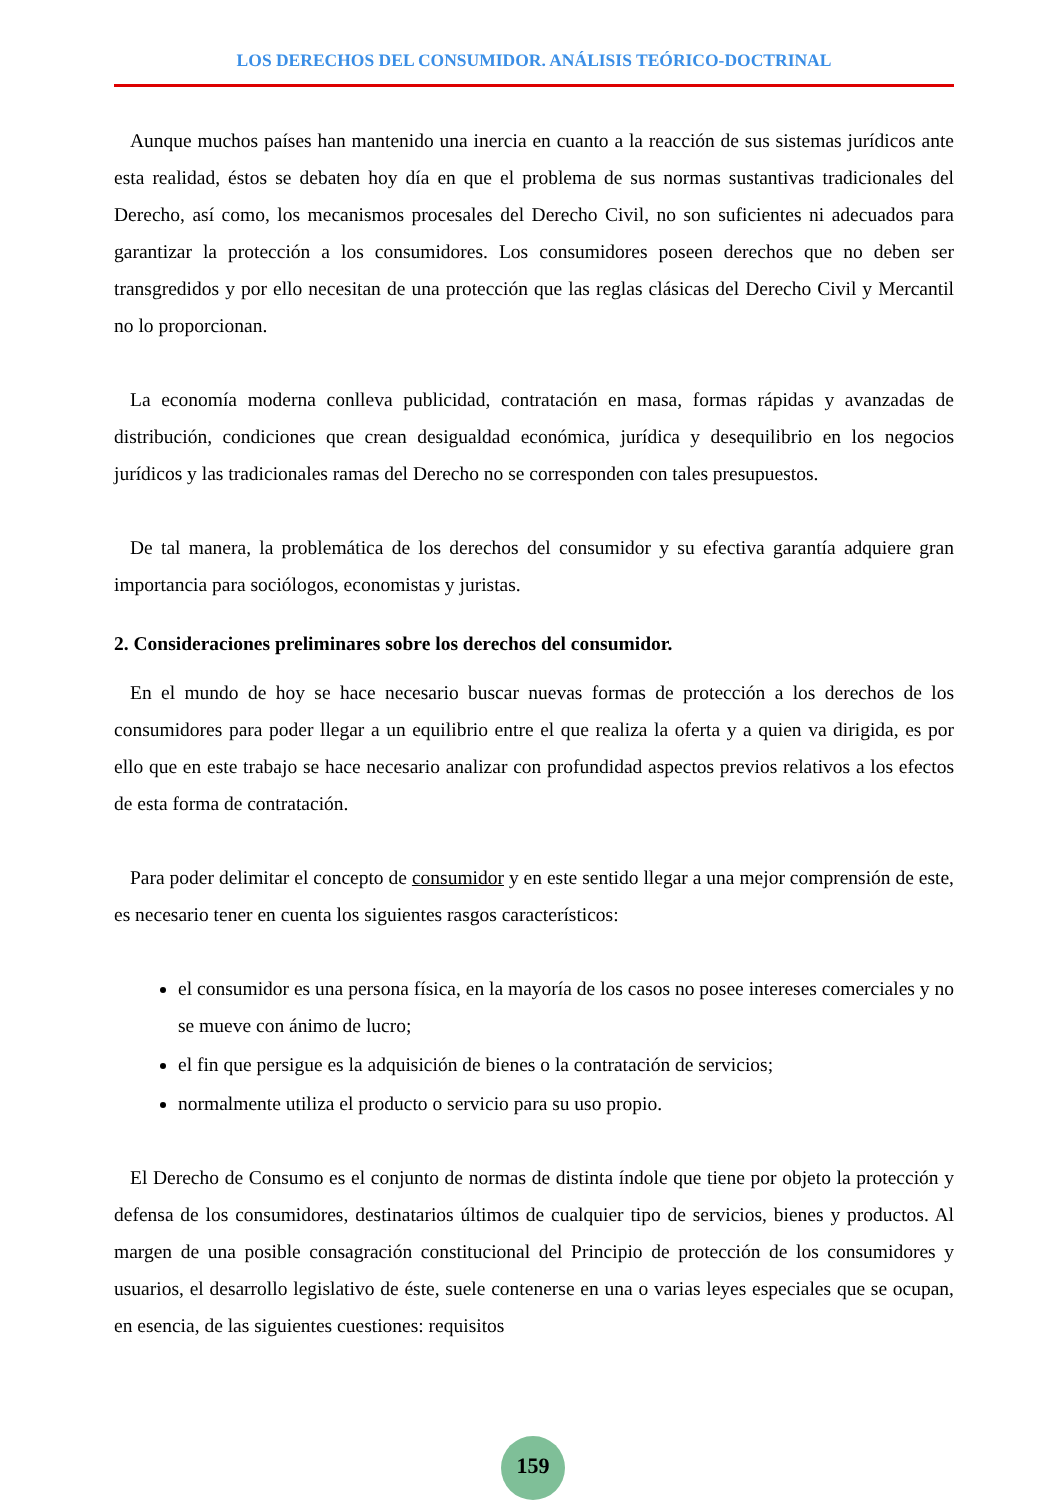LOS DERECHOS DEL CONSUMIDOR. ANÁLISIS TEÓRICO-DOCTRINAL
Aunque muchos países han mantenido una inercia en cuanto a la reacción de sus sistemas jurídicos ante esta realidad, éstos se debaten hoy día en que el problema de sus normas sustantivas tradicionales del Derecho, así como, los mecanismos procesales del Derecho Civil, no son suficientes ni adecuados para garantizar la protección a los consumidores. Los consumidores poseen derechos que no deben ser transgredidos y por ello necesitan de una protección que las reglas clásicas del Derecho Civil y Mercantil no lo proporcionan.
La economía moderna conlleva publicidad, contratación en masa, formas rápidas y avanzadas de distribución, condiciones que crean desigualdad económica, jurídica y desequilibrio en los negocios jurídicos y las tradicionales ramas del Derecho no se corresponden con tales presupuestos.
De tal manera, la problemática de los derechos del consumidor y su efectiva garantía adquiere gran importancia para sociólogos, economistas y juristas.
2. Consideraciones preliminares sobre los derechos del consumidor.
En el mundo de hoy se hace necesario buscar nuevas formas de protección a los derechos de los consumidores para poder llegar a un equilibrio entre el que realiza la oferta y a quien va dirigida, es por ello que en este trabajo se hace necesario analizar con profundidad aspectos previos relativos a los efectos de esta forma de contratación.
Para poder delimitar el concepto de consumidor y en este sentido llegar a una mejor comprensión de este, es necesario tener en cuenta los siguientes rasgos característicos:
el consumidor es una persona física, en la mayoría de los casos no posee intereses comerciales y no se mueve con ánimo de lucro;
el fin que persigue es la adquisición de bienes o la contratación de servicios;
normalmente utiliza el producto o servicio para su uso propio.
El Derecho de Consumo es el conjunto de normas de distinta índole que tiene por objeto la protección y defensa de los consumidores, destinatarios últimos de cualquier tipo de servicios, bienes y productos. Al margen de una posible consagración constitucional del Principio de protección de los consumidores y usuarios, el desarrollo legislativo de éste, suele contenerse en una o varias leyes especiales que se ocupan, en esencia, de las siguientes cuestiones: requisitos
159